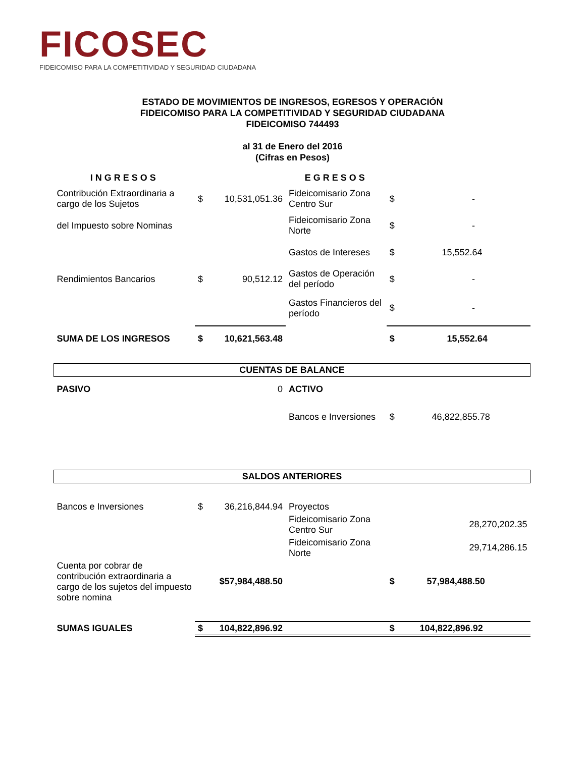FICOSEC
FIDEICOMISO PARA LA COMPETITIVIDAD Y SEGURIDAD CIUDADANA
ESTADO DE MOVIMIENTOS DE INGRESOS, EGRESOS Y OPERACIÓN
FIDEICOMISO PARA LA COMPETITIVIDAD Y SEGURIDAD CIUDADANA
FIDEICOMISO 744493
al 31 de Enero del 2016
(Cifras en Pesos)
| INGRESOS | | | EGRESOS | | |
| Contribución Extraordinaria a cargo de los Sujetos | $ | 10,531,051.36 | Fideicomisario Zona Centro Sur | $ | - |
| del Impuesto sobre Nominas | | | Fideicomisario Zona Norte | $ | - |
| | | | Gastos de Intereses | $ | 15,552.64 |
| Rendimientos Bancarios | $ | 90,512.12 | Gastos de Operación del período | $ | - |
| | | | Gastos Financieros del período | $ | - |
| SUMA DE LOS INGRESOS | $ | 10,621,563.48 | | $ | 15,552.64 |
| CUENTAS DE BALANCE | | | | | |
| PASIVO | | 0 | ACTIVO | | |
| | | | Bancos e Inversiones | $ | 46,822,855.78 |
| SALDOS ANTERIORES | | | | | |
| Bancos e Inversiones | $ | 36,216,844.94 | Proyectos | | |
| | | | Fideicomisario Zona Centro Sur | | 28,270,202.35 |
| | | | Fideicomisario Zona Norte | | 29,714,286.15 |
| Cuenta por cobrar de contribución extraordinaria a cargo de los sujetos del impuesto sobre nomina | | $57,984,488.50 | | $ | 57,984,488.50 |
| SUMAS IGUALES | $ | 104,822,896.92 | | $ | 104,822,896.92 |